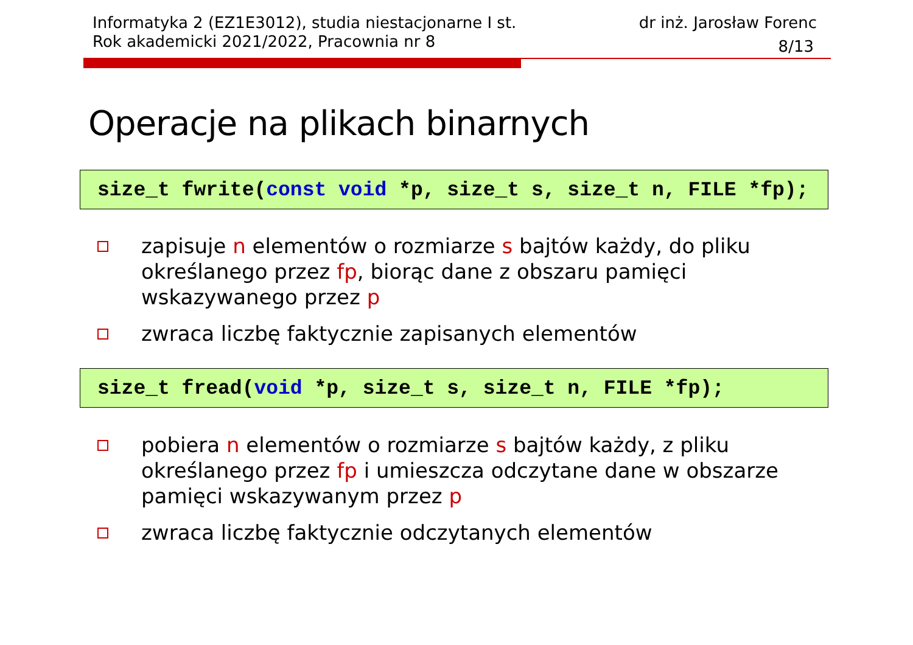Informatyka 2 (EZ1E3012), studia niestacjonarne I st.
Rok akademicki 2021/2022, Pracownia nr 8
dr inż. Jarosław Forenc
8/13
Operacje na plikach binarnych
size_t fwrite(const void *p, size_t s, size_t n, FILE *fp);
zapisuje n elementów o rozmiarze s bajtów każdy, do pliku określanego przez fp, biorąc dane z obszaru pamięci wskazywanego przez p
zwraca liczbę faktycznie zapisanych elementów
size_t fread(void *p, size_t s, size_t n, FILE *fp);
pobiera n elementów o rozmiarze s bajtów każdy, z pliku określanego przez fp i umieszcza odczytane dane w obszarze pamięci wskazywanym przez p
zwraca liczbę faktycznie odczytanych elementów